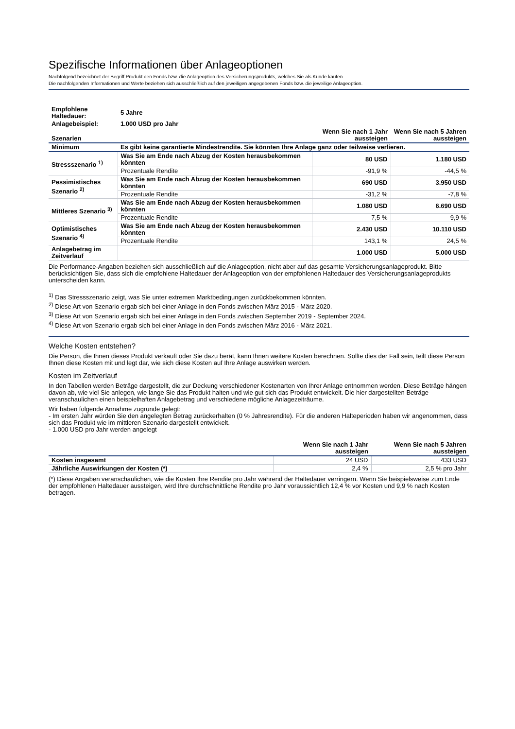Spezifische Informationen über Anlageoptionen
Nachfolgend bezeichnet der Begriff Produkt den Fonds bzw. die Anlageoption des Versicherungsprodukts, welches Sie als Kunde kaufen.
Die nachfolgenden Informationen und Werte beziehen sich ausschließlich auf den jeweiligen angegebenen Fonds bzw. die jeweilige Anlageoption.
| Empfohlene Haltedauer: | 5 Jahre | | |
| Anlagebeispiel: | 1.000 USD pro Jahr | | |
| Szenarien | | Wenn Sie nach 1 Jahr aussteigen | Wenn Sie nach 5 Jahren aussteigen |
| Minimum | Es gibt keine garantierte Mindestrendite. Sie könnten Ihre Anlage ganz oder teilweise verlieren. | | |
| Stressszenario <sup>1)</sup> | Was Sie am Ende nach Abzug der Kosten herausbekommen könnten | 80 USD | 1.180 USD |
| | Prozentuale Rendite | -91,9 % | -44,5 % |
| Pessimistisches Szenario <sup>2)</sup> | Was Sie am Ende nach Abzug der Kosten herausbekommen könnten | 690 USD | 3.950 USD |
| | Prozentuale Rendite | -31,2 % | -7,8 % |
| Mittleres Szenario <sup>3)</sup> | Was Sie am Ende nach Abzug der Kosten herausbekommen könnten | 1.080 USD | 6.690 USD |
| | Prozentuale Rendite | 7,5 % | 9,9 % |
| Optimistisches Szenario <sup>4)</sup> | Was Sie am Ende nach Abzug der Kosten herausbekommen könnten | 2.430 USD | 10.110 USD |
| | Prozentuale Rendite | 143,1 % | 24,5 % |
| Anlagebetrag im Zeitverlauf | | 1.000 USD | 5.000 USD |
Die Performance-Angaben beziehen sich ausschließlich auf die Anlageoption, nicht aber auf das gesamte Versicherungsanlageprodukt. Bitte berücksichtigen Sie, dass sich die empfohlene Haltedauer der Anlageoption von der empfohlenen Haltedauer des Versicherungsanlageprodukts unterscheiden kann.
<sup>1)</sup> Das Stressszenario zeigt, was Sie unter extremen Marktbedingungen zurückbekommen könnten.
<sup>2)</sup> Diese Art von Szenario ergab sich bei einer Anlage in den Fonds zwischen März 2015 - März 2020.
<sup>3)</sup> Diese Art von Szenario ergab sich bei einer Anlage in den Fonds zwischen September 2019 - September 2024.
<sup>4)</sup> Diese Art von Szenario ergab sich bei einer Anlage in den Fonds zwischen März 2016 - März 2021.
Welche Kosten entstehen?
Die Person, die Ihnen dieses Produkt verkauft oder Sie dazu berät, kann Ihnen weitere Kosten berechnen. Sollte dies der Fall sein, teilt diese Person Ihnen diese Kosten mit und legt dar, wie sich diese Kosten auf Ihre Anlage auswirken werden.
Kosten im Zeitverlauf
In den Tabellen werden Beträge dargestellt, die zur Deckung verschiedener Kostenarten von Ihrer Anlage entnommen werden. Diese Beträge hängen davon ab, wie viel Sie anlegen, wie lange Sie das Produkt halten und wie gut sich das Produkt entwickelt. Die hier dargestellten Beträge veranschaulichen einen beispielhaften Anlagebetrag und verschiedene mögliche Anlagezeiträume.
Wir haben folgende Annahme zugrunde gelegt:
- Im ersten Jahr würden Sie den angelegten Betrag zurückerhalten (0 % Jahresrendite). Für die anderen Halteperioden haben wir angenommen, dass sich das Produkt wie im mittleren Szenario dargestellt entwickelt.
- 1.000 USD pro Jahr werden angelegt
| | Wenn Sie nach 1 Jahr aussteigen | Wenn Sie nach 5 Jahren aussteigen |
| --- | --- | --- |
| Kosten insgesamt | 24 USD | 433 USD |
| Jährliche Auswirkungen der Kosten (*) | 2,4 % | 2,5 % pro Jahr |
(*) Diese Angaben veranschaulichen, wie die Kosten Ihre Rendite pro Jahr während der Haltedauer verringern. Wenn Sie beispielsweise zum Ende der empfohlenen Haltedauer aussteigen, wird Ihre durchschnittliche Rendite pro Jahr voraussichtlich 12,4 % vor Kosten und 9,9 % nach Kosten betragen.